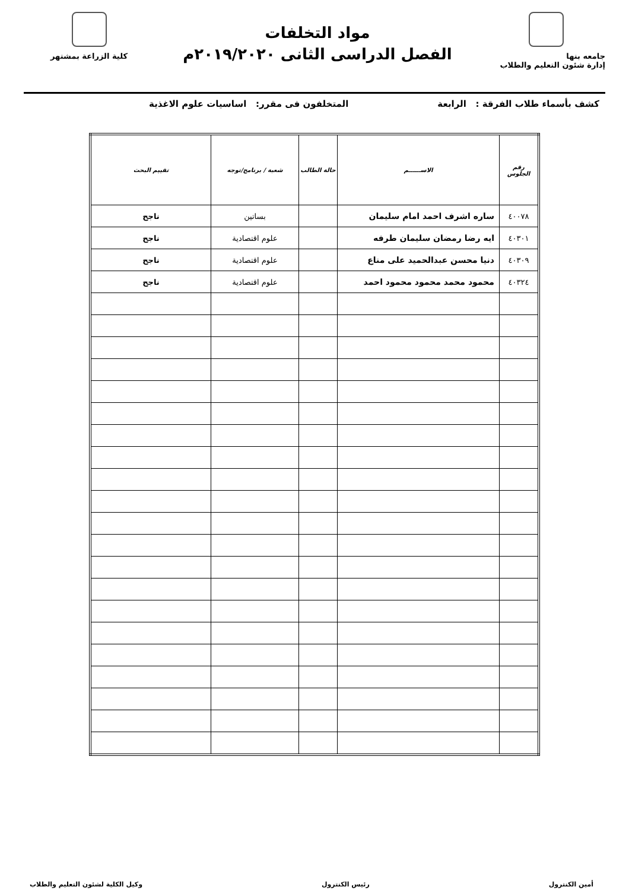جامعه بنها
إدارة شئون التعليم والطلاب
مواد التخلفات
الفصل الدراسى الثانى ٢٠١٩/٢٠٢٠م
كلية الزراعة بمشتهر
كشف بأسماء طلاب الفرقة : الرابعة المتخلفون فى مقرر: اساسيات علوم الاغذية
| رقم الجلوس | الاســــــم | حالة الطالب | شعبة / برنامج/توجه | تقييم البحث |
| --- | --- | --- | --- | --- |
| ٤٠٠٧٨ | ساره اشرف احمد امام سليمان | | بساتين | ناجح |
| ٤٠٣٠١ | ايه رضا رمضان سليمان طرفه | | علوم اقتصادية | ناجح |
| ٤٠٣٠٩ | دنيا محسن عبدالحميد على مناع | | علوم اقتصادية | ناجح |
| ٤٠٣٢٤ | محمود محمد محمود محمود احمد | | علوم اقتصادية | ناجح |
أمين الكنترول رئيس الكنترول وكيل الكلية لشئون التعليم والطلاب